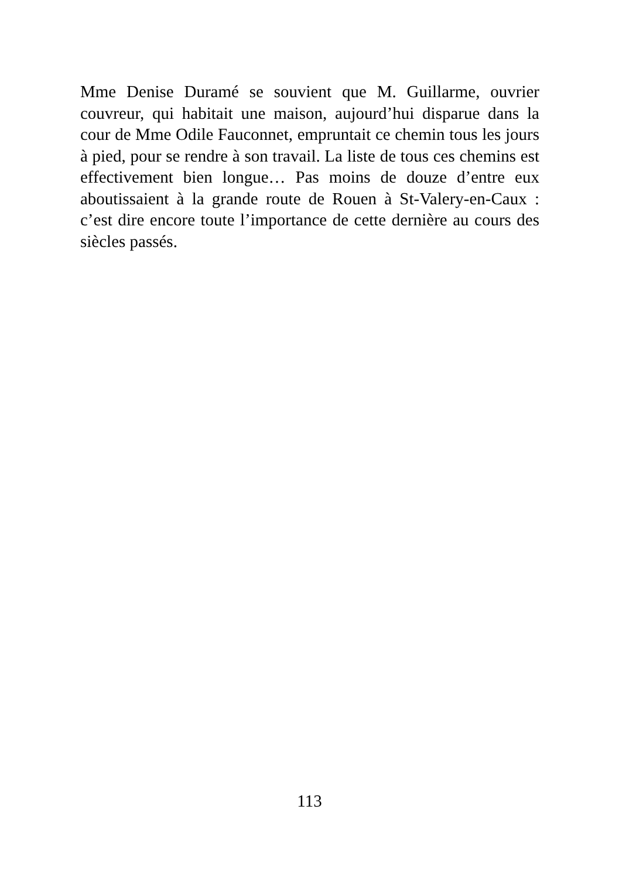Mme Denise Duramé se souvient que M. Guillarme, ouvrier couvreur, qui habitait une maison, aujourd’hui disparue dans la cour de Mme Odile Fauconnet, empruntait ce chemin tous les jours à pied, pour se rendre à son travail. La liste de tous ces chemins est effectivement bien longue… Pas moins de douze d’entre eux aboutissaient à la grande route de Rouen à St-Valery-en-Caux : c’est dire encore toute l’importance de cette dernière au cours des siècles passés.
113